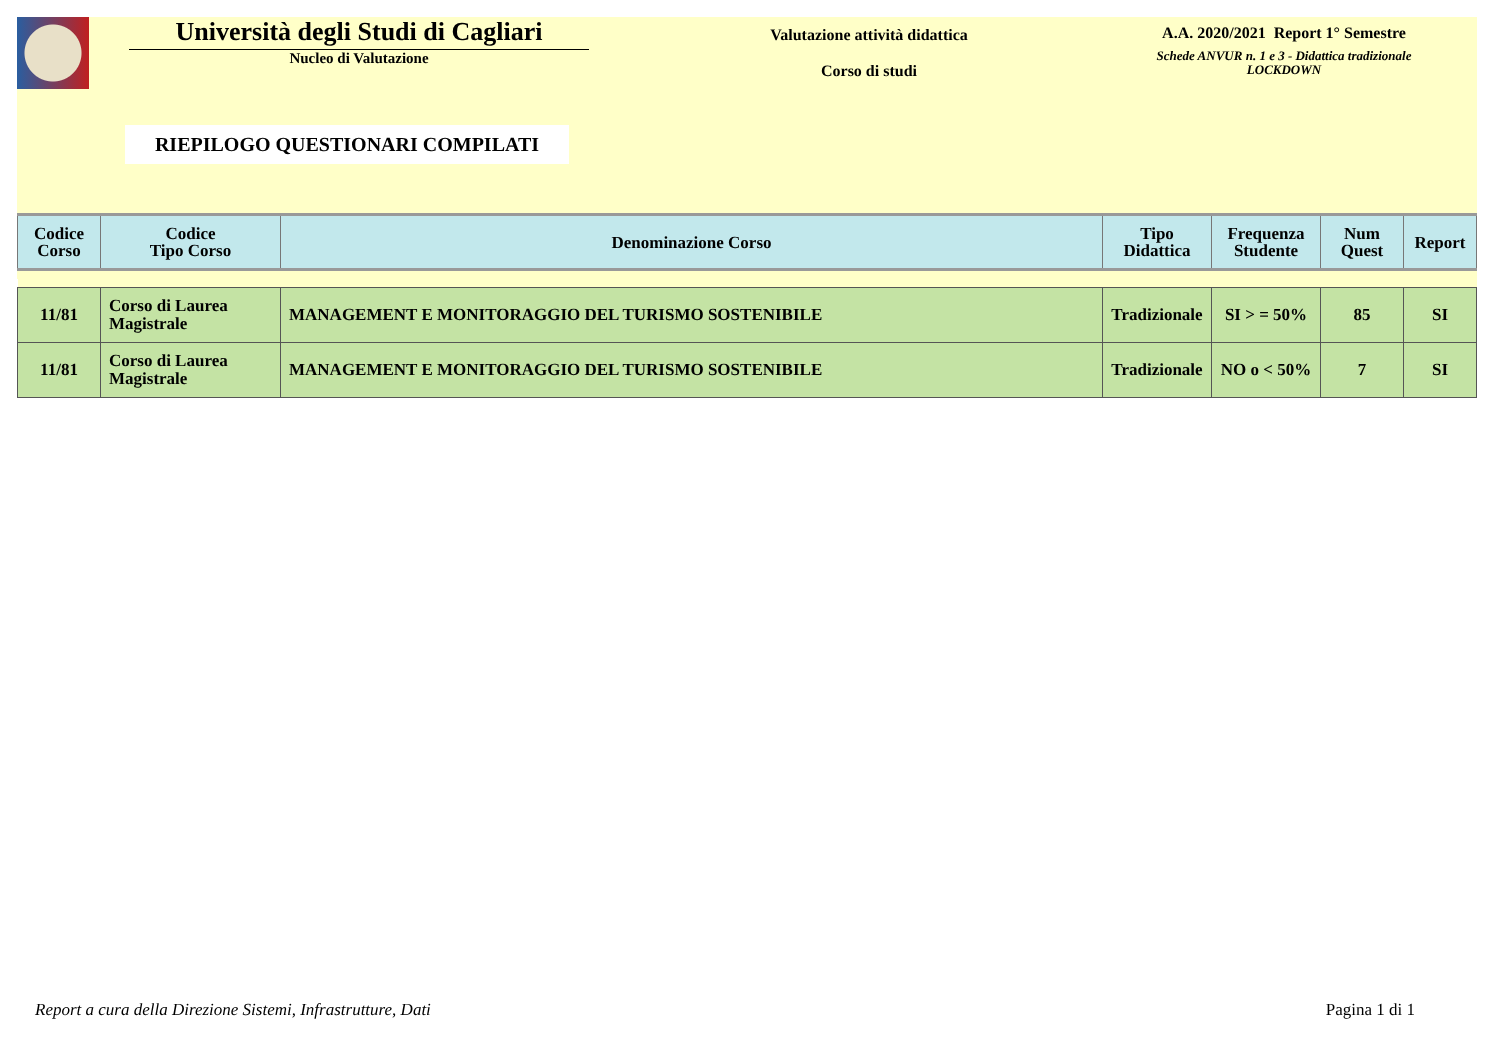Università degli Studi di Cagliari
Nucleo di Valutazione
Valutazione attività didattica
Corso di studi
A.A. 2020/2021 Report 1° Semestre
Schede ANVUR n. 1 e 3 - Didattica tradizionale
LOCKDOWN
RIEPILOGO QUESTIONARI COMPILATI
| Codice Corso | Codice Tipo Corso | Denominazione Corso | Tipo Didattica | Frequenza Studente | Num Quest | Report |
| --- | --- | --- | --- | --- | --- | --- |
| 11/81 | Corso di Laurea Magistrale | MANAGEMENT E MONITORAGGIO DEL TURISMO SOSTENIBILE | Tradizionale | SI > = 50% | 85 | SI |
| 11/81 | Corso di Laurea Magistrale | MANAGEMENT E MONITORAGGIO DEL TURISMO SOSTENIBILE | Tradizionale | NO o < 50% | 7 | SI |
Report a cura della Direzione Sistemi, Infrastrutture, Dati Pagina 1 di 1